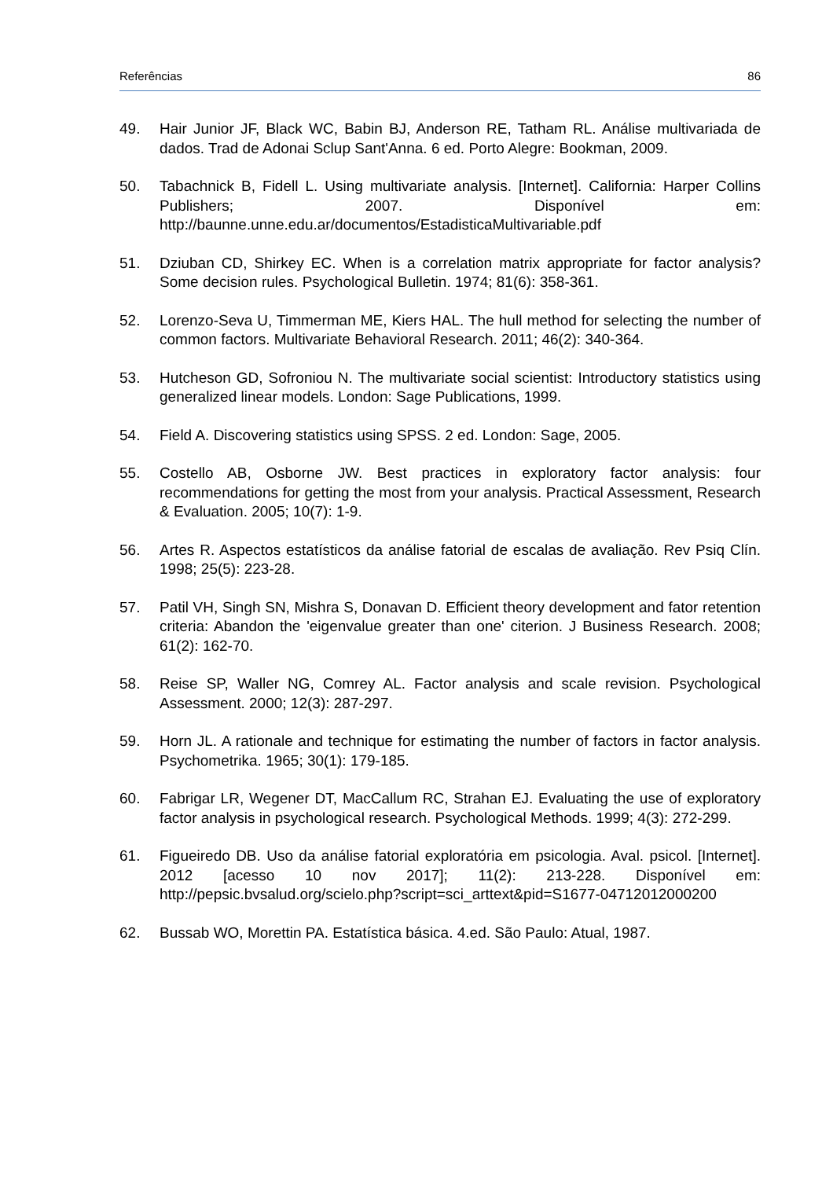Referências 86
49. Hair Junior JF, Black WC, Babin BJ, Anderson RE, Tatham RL. Análise multivariada de dados. Trad de Adonai Sclup Sant'Anna. 6 ed. Porto Alegre: Bookman, 2009.
50. Tabachnick B, Fidell L. Using multivariate analysis. [Internet]. California: Harper Collins Publishers; 2007. Disponível em: http://baunne.unne.edu.ar/documentos/EstadisticaMultivariable.pdf
51. Dziuban CD, Shirkey EC. When is a correlation matrix appropriate for factor analysis? Some decision rules. Psychological Bulletin. 1974; 81(6): 358-361.
52. Lorenzo-Seva U, Timmerman ME, Kiers HAL. The hull method for selecting the number of common factors. Multivariate Behavioral Research. 2011; 46(2): 340-364.
53. Hutcheson GD, Sofroniou N. The multivariate social scientist: Introductory statistics using generalized linear models. London: Sage Publications, 1999.
54. Field A. Discovering statistics using SPSS. 2 ed. London: Sage, 2005.
55. Costello AB, Osborne JW. Best practices in exploratory factor analysis: four recommendations for getting the most from your analysis. Practical Assessment, Research & Evaluation. 2005; 10(7): 1-9.
56. Artes R. Aspectos estatísticos da análise fatorial de escalas de avaliação. Rev Psiq Clín. 1998; 25(5): 223-28.
57. Patil VH, Singh SN, Mishra S, Donavan D. Efficient theory development and fator retention criteria: Abandon the 'eigenvalue greater than one' citerion. J Business Research. 2008; 61(2): 162-70.
58. Reise SP, Waller NG, Comrey AL. Factor analysis and scale revision. Psychological Assessment. 2000; 12(3): 287-297.
59. Horn JL. A rationale and technique for estimating the number of factors in factor analysis. Psychometrika. 1965; 30(1): 179-185.
60. Fabrigar LR, Wegener DT, MacCallum RC, Strahan EJ. Evaluating the use of exploratory factor analysis in psychological research. Psychological Methods. 1999; 4(3): 272-299.
61. Figueiredo DB. Uso da análise fatorial exploratória em psicologia. Aval. psicol. [Internet]. 2012 [acesso 10 nov 2017]; 11(2): 213-228. Disponível em: http://pepsic.bvsalud.org/scielo.php?script=sci_arttext&pid=S1677-04712012000200
62. Bussab WO, Morettin PA. Estatística básica. 4.ed. São Paulo: Atual, 1987.